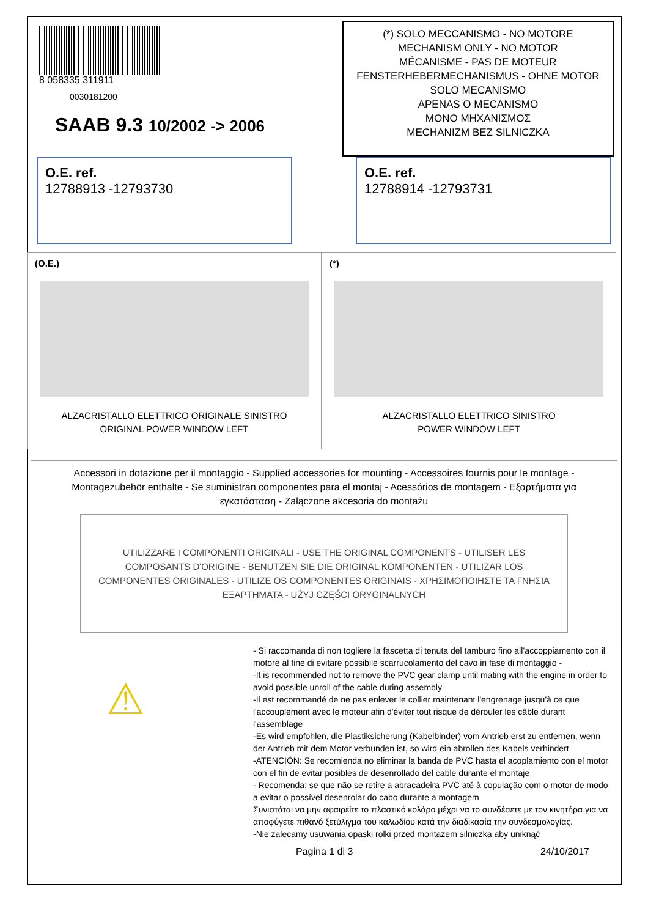8 058335 311911
0030181200
SAAB 9.3 10/2002 -> 2006
(*) SOLO MECCANISMO - NO MOTORE
MECHANISM ONLY - NO MOTOR
MÉCANISME - PAS DE MOTEUR
FENSTERHEBERMECHANISMUS - OHNE MOTOR
SOLO MECANISMO
APENAS O MECANISMO
MONO ΜΗΧΑΝΙΣΜΟΣ
MECHANIZM BEZ SILNICZKA
O.E. ref.
12788913 -12793730
O.E. ref.
12788914 -12793731
(O.E.)
ALZACRISTALLO ELETTRICO ORIGINALE SINISTRO
ORIGINAL POWER WINDOW LEFT
(*)
ALZACRISTALLO ELETTRICO SINISTRO
POWER WINDOW LEFT
Accessori in dotazione per il montaggio - Supplied accessories for mounting - Accessoires fournis pour le montage - Montagezubehör enthalte - Se suministran componentes para el montaj - Acessórios de montagem - Εξαρτήματα για εγκατάσταση - Załączone akcesoria do montażu
UTILIZZARE I COMPONENTI ORIGINALI - USE THE ORIGINAL COMPONENTS - UTILISER LES COMPOSANTS D'ORIGINE - BENUTZEN SIE DIE ORIGINAL KOMPONENTEN - UTILIZAR LOS COMPONENTES ORIGINALES - UTILIZE OS COMPONENTES ORIGINAIS - ΧΡΗΣΙΜΟΠΟΙΗΣΤΕ ΤΑ ΓΝΗΣΙΑ ΕΞΑΡΤΗΜΑΤΑ - UŻYJ CZĘŚCI ORYGINALNYCH
⚠
- Si raccomanda di non togliere la fascetta di tenuta del tamburo fino all’accoppiamento con il motore al fine di evitare possibile scarrucolamento del cavo in fase di montaggio -
-It is recommended not to remove the PVC gear clamp until mating with the engine in order to avoid possible unroll of the cable during assembly
-Il est recommandé de ne pas enlever le collier maintenant l'engrenage jusqu'à ce que l'accouplement avec le moteur afin d'éviter tout risque de dérouler les câble durant
l'assemblage
-Es wird empfohlen, die Plastiksicherung (Kabelbinder) vom Antrieb erst zu entfernen, wenn der Antrieb mit dem Motor verbunden ist, so wird ein abrollen des Kabels verhindert
-ATENCIÓN: Se recomienda no eliminar la banda de PVC hasta el acoplamiento con el motor con el fin de evitar posibles de desenrollado del cable durante el montaje
- Recomenda: se que não se retire a abracadeira PVC até à copulação com o motor de modo a evitar o possível desenrolar do cabo durante a montagem
Συνιστάται να μην αφαιρείτε το πλαστικό κολάρο μέχρι να το συνδέσετε με τον κινητήρα για να αποφύγετε πιθανό ξετύλιγμα του καλωδίου κατά την διαδικασία την συνδεσμολογίας.
-Nie zalecamy usuwania opaski rolki przed montażem silniczka aby uniknąć
Pagina 1 di 3 24/10/2017